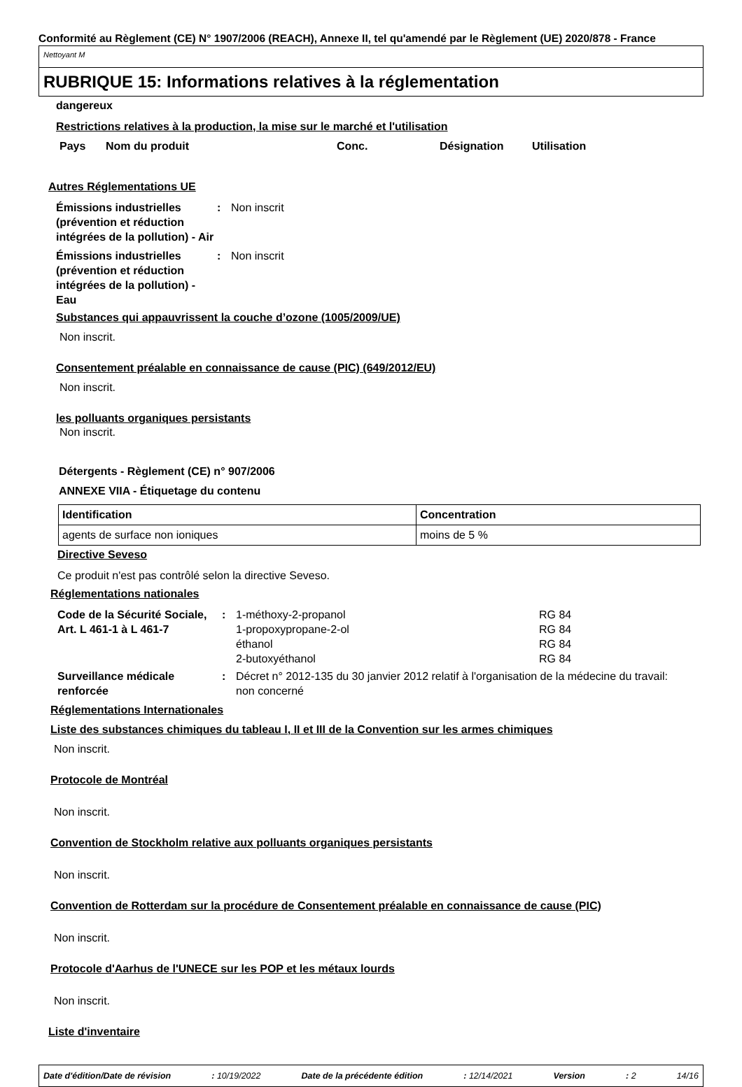Conformité au Règlement (CE) N° 1907/2006 (REACH), Annexe II, tel qu'amendé par le Règlement (UE) 2020/878 - France
Nettoyant M
RUBRIQUE 15: Informations relatives à la réglementation
dangereux
Restrictions relatives à la production, la mise sur le marché et l'utilisation
Pays Nom du produit Conc. Désignation Utilisation
Autres Réglementations UE
Émissions industrielles (prévention et réduction intégrées de la pollution) - Air: Non inscrit
Émissions industrielles (prévention et réduction intégrées de la pollution) - Eau: Non inscrit
Substances qui appauvrissent la couche d’ozone (1005/2009/UE)
Non inscrit.
Consentement préalable en connaissance de cause (PIC) (649/2012/EU)
Non inscrit.
les polluants organiques persistants
Non inscrit.
Détergents - Règlement (CE) n° 907/2006
ANNEXE VIIA - Étiquetage du contenu
| Identification | Concentration |
| --- | --- |
| agents de surface non ioniques | moins de 5 % |
Directive Seveso
Ce produit n'est pas contrôlé selon la directive Seveso.
Réglementations nationales
Code de la Sécurité Sociale, Art. L 461-1 à L 461-7: 1-méthoxy-2-propanol
1-propoxypropane-2-ol
éthanol
2-butoxyéthanol RG 84
RG 84
RG 84
RG 84
Surveillance médicale renforcée: Décret n° 2012-135 du 30 janvier 2012 relatif à l'organisation de la médecine du travail: non concerné
Réglementations Internationales
Liste des substances chimiques du tableau I, II et III de la Convention sur les armes chimiques
Non inscrit.
Protocole de Montréal
Non inscrit.
Convention de Stockholm relative aux polluants organiques persistants
Non inscrit.
Convention de Rotterdam sur la procédure de Consentement préalable en connaissance de cause (PIC)
Non inscrit.
Protocole d'Aarhus de l'UNECE sur les POP et les métaux lourds
Non inscrit.
Liste d'inventaire
Date d'édition/Date de révision: 10/19/2022 Date de la précédente édition: 12/14/2021 Version: 2 14/16